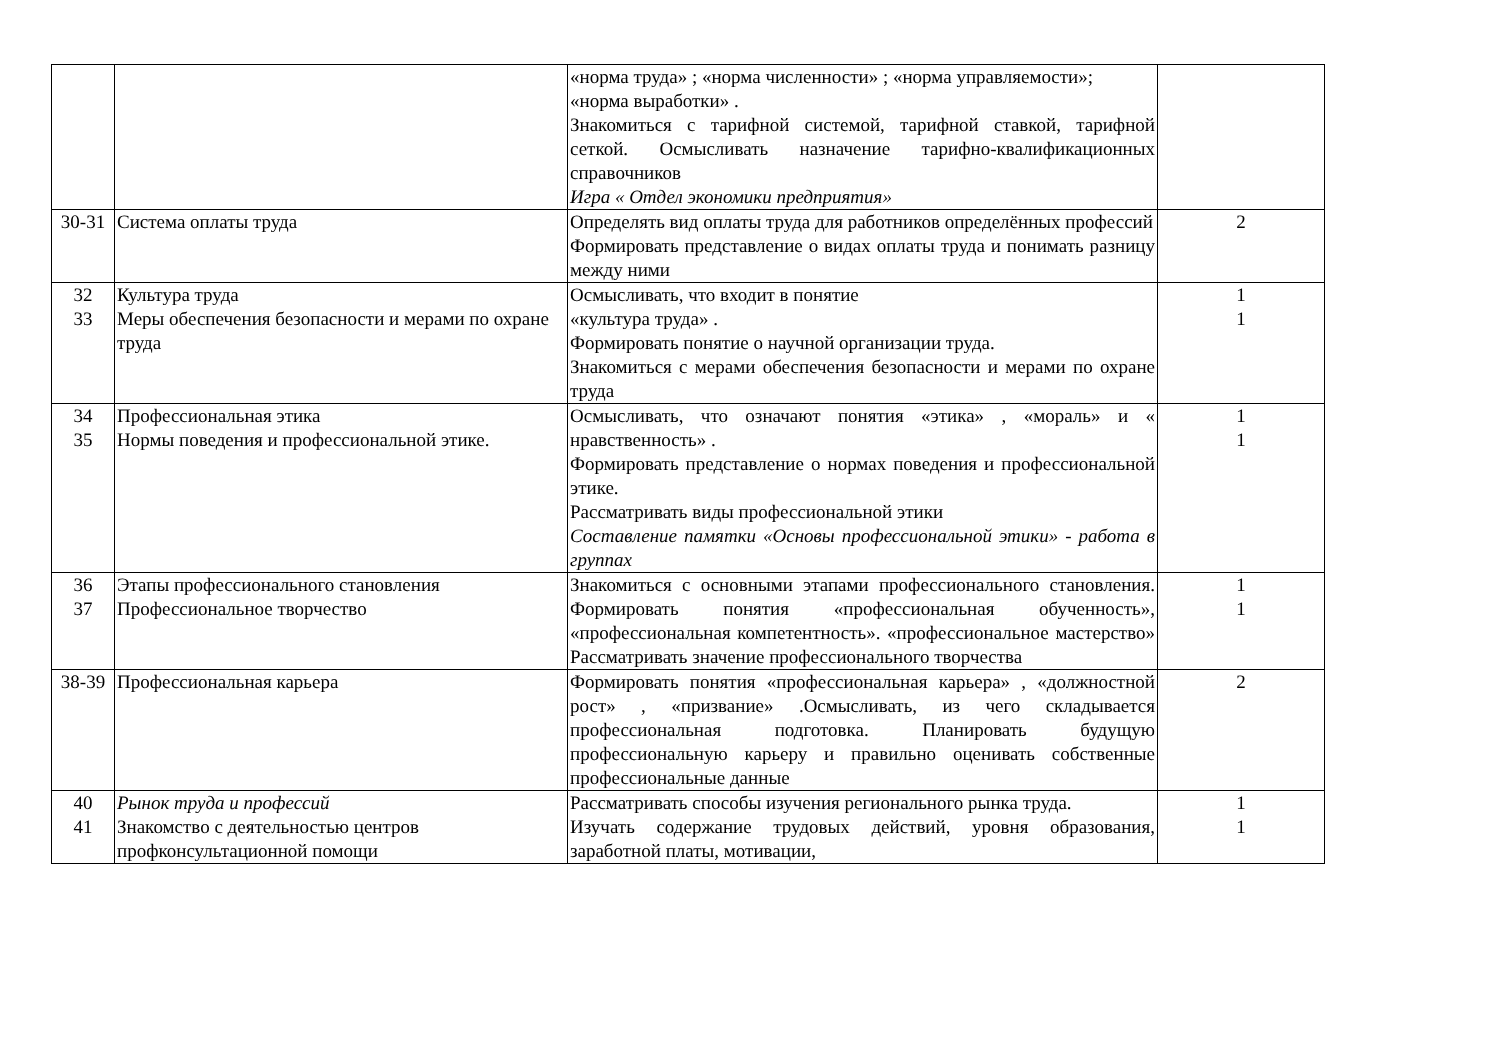| | | «норма труда» ; «норма численности» ; «норма управляемости»; «норма выработки» . Знакомиться с тарифной системой, тарифной ставкой, тарифной сеткой. Осмысливать назначение тарифно-квалификационных справочников Игра « Отдел экономики предприятия» | |
| 30-31 | Система оплаты труда | Определять вид оплаты труда для работников определённых профессий Формировать представление о видах оплаты труда и понимать разницу между ними | 2 |
| 32 33 | Культура труда Меры обеспечения безопасности и мерами по охране труда | Осмысливать, что входит в понятие «культура труда» . Формировать понятие о научной организации труда. Знакомиться с мерами обеспечения безопасности и мерами по охране труда | 1 1 |
| 34 35 | Профессиональная этика Нормы поведения и профессиональной этике. | Осмысливать, что означают понятия «этика» , «мораль» и « нравственность» . Формировать представление о нормах поведения и профессиональной этике. Рассматривать виды профессиональной этики Составление памятки «Основы профессиональной этики» - работа в группах | 1 1 |
| 36 37 | Этапы профессионального становления Профессиональное творчество | Знакомиться с основными этапами профессионального становления. Формировать понятия «профессиональная обученность», «профессиональная компетентность». «профессиональное мастерство» Рассматривать значение профессионального творчества | 1 1 |
| 38-39 | Профессиональная карьера | Формировать понятия «профессиональная карьера» , «должностной рост» , «призвание» .Осмысливать, из чего складывается профессиональная подготовка. Планировать будущую профессиональную карьеру и правильно оценивать собственные профессиональные данные | 2 |
| 40 41 | Рынок труда и профессий Знакомство с деятельностью центров профконсультационной помощи | Рассматривать способы изучения регионального рынка труда. Изучать содержание трудовых действий, уровня образования, заработной платы, мотивации, | 1 1 |